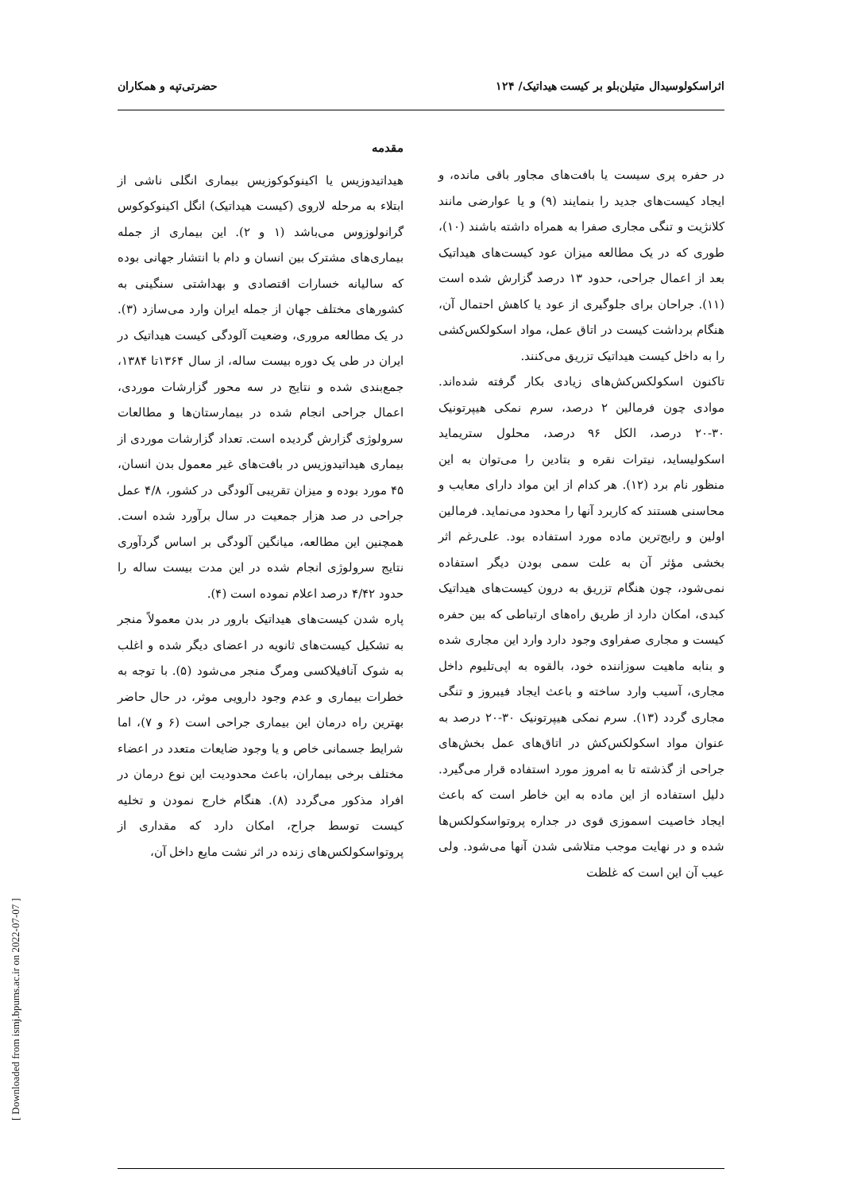حضرتی‌تپه و همکاران اثراسکولوسیدال متیلن‌بلو بر کیست هیداتیک/ ۱۲۴
مقدمه
هیداتیدوزیس یا اکینوکوکوزیس بیماری انگلی ناشی از ابتلاء به مرحله لاروی (کیست هیداتیک) انگل اکینوکوکوس گرانولوزوس می‌باشد (۱ و ۲). این بیماری از جمله بیماری‌های مشترک بین انسان و دام با انتشار جهانی بوده که سالیانه خسارات اقتصادی و بهداشتی سنگینی به کشورهای مختلف جهان از جمله ایران وارد می‌سازد (۳). در یک مطالعه مروری، وضعیت آلودگی کیست هیداتیک در ایران در طی یک دوره بیست ساله، از سال ۱۳۶۴تا ۱۳۸۴، جمع‌بندی شده و نتایج در سه محور گزارشات موردی، اعمال جراحی انجام شده در بیمارستان‌ها و مطالعات سرولوژی گزارش گردیده است. تعداد گزارشات موردی از بیماری هیداتیدوزیس در بافت‌های غیر معمول بدن انسان، ۴۵ مورد بوده و میزان تقریبی آلودگی در کشور، ۴/۸ عمل جراحی در صد هزار جمعیت در سال برآورد شده است. همچنین این مطالعه، میانگین آلودگی بر اساس گردآوری نتایج سرولوژی انجام شده در این مدت بیست ساله را حدود ۴/۴۲ درصد اعلام نموده است (۴).
پاره شدن کیست‌های هیداتیک بارور در بدن معمولاً منجر به تشکیل کیست‌های ثانویه در اعضای دیگر شده و اغلب به شوک آنافیلاکسی ومرگ منجر می‌شود (۵). با توجه به خطرات بیماری و عدم وجود دارویی موثر، در حال حاضر بهترین راه درمان این بیماری جراحی است (۶ و ۷)، اما شرایط جسمانی خاص و یا وجود ضایعات متعدد در اعضاء مختلف برخی بیماران، باعث محدودیت این نوع درمان در افراد مذکور می‌گردد (۸). هنگام خارج نمودن و تخلیه کیست توسط جراح، امکان دارد که مقداری از پروتواسکولکس‌های زنده در اثر نشت مایع داخل آن،
در حفره پری سیست یا بافت‌های مجاور باقی مانده، و ایجاد کیست‌های جدید را بنمایند (۹) و یا عوارضی مانند کلانژیت و تنگی مجاری صفرا به همراه داشته باشند (۱۰)، طوری که در یک مطالعه میزان عود کیست‌های هیداتیک بعد از اعمال جراحی، حدود ۱۳ درصد گزارش شده است (۱۱). جراحان برای جلوگیری از عود یا کاهش احتمال آن، هنگام برداشت کیست در اتاق عمل، مواد اسکولکس‌کشی را به داخل کیست هیداتیک تزریق می‌کنند.
تاکنون اسکولکس‌کش‌های زیادی بکار گرفته شده‌اند. موادی چون فرمالین ۲ درصد، سرم نمکی هیپرتونیک ۳۰-۲۰ درصد، الکل ۹۶ درصد، محلول ستریماید اسکولیساید، نیترات نقره و بتادین را می‌توان به این منظور نام برد (۱۲). هر کدام از این مواد دارای معایب و محاسنی هستند که کاربرد آنها را محدود می‌نماید. فرمالین اولین و رایج‌ترین ماده مورد استفاده بود. علی‌رغم اثر بخشی مؤثر آن به علت سمی بودن دیگر استفاده نمی‌شود، چون هنگام تزریق به درون کیست‌های هیداتیک کبدی، امکان دارد از طریق راه‌های ارتباطی که بین حفره کیست و مجاری صفراوی وجود دارد وارد این مجاری شده و بنابه ماهیت سوزاننده خود، بالقوه به اپی‌تلیوم داخل مجاری، آسیب وارد ساخته و باعث ایجاد فیبروز و تنگی مجاری گردد (۱۳). سرم نمکی هیپرتونیک ۳۰-۲۰ درصد به عنوان مواد اسکولکس‌کش در اتاق‌های عمل بخش‌های جراحی از گذشته تا به امروز مورد استفاده قرار می‌گیرد. دلیل استفاده از این ماده به این خاطر است که باعث ایجاد خاصیت اسموزی قوی در جداره پروتواسکولکس‌ها شده و در نهایت موجب متلاشی شدن آنها می‌شود. ولی عیب آن این است که غلظت
[ Downloaded from ismj.bpums.ac.ir on 2022-07-07 ]